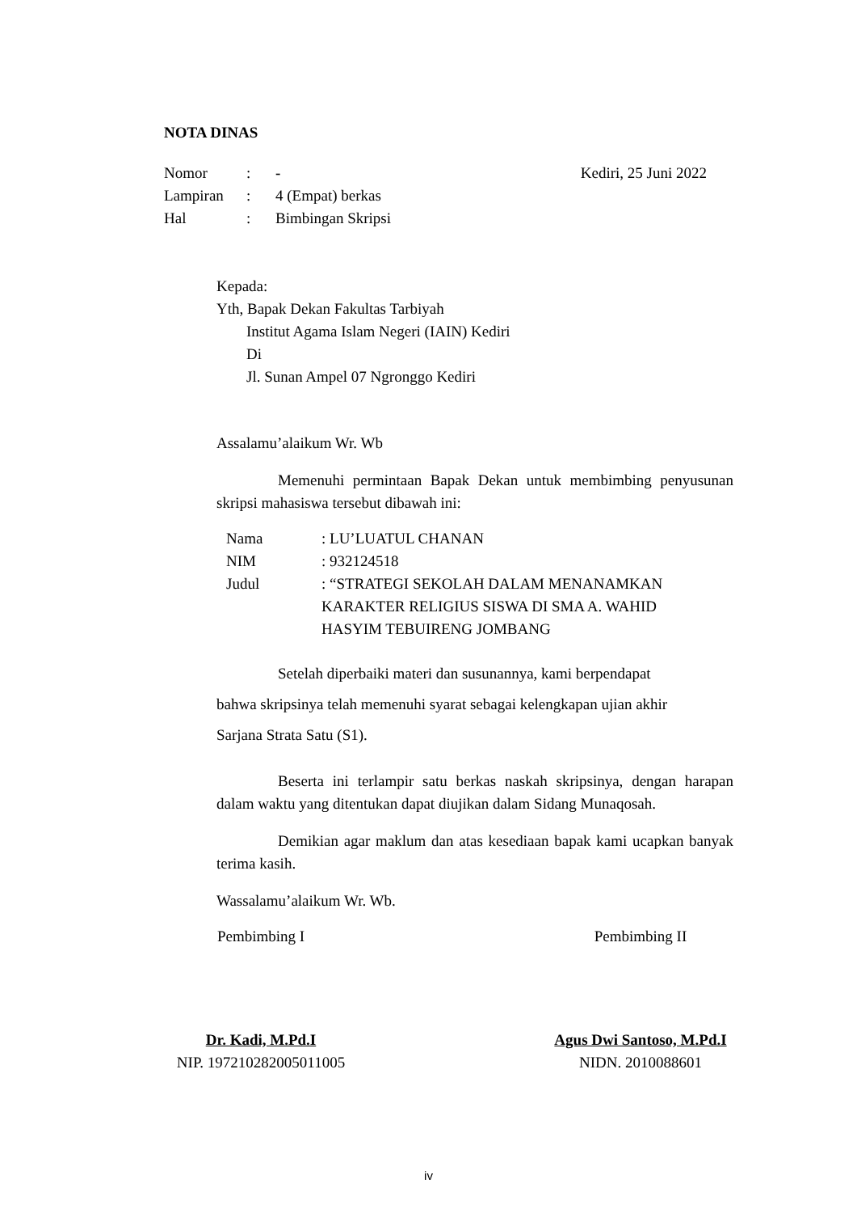NOTA DINAS
| Nomor | : | - |
| Lampiran | : | 4 (Empat) berkas |
| Hal | : | Bimbingan Skripsi |
Kediri, 25 Juni 2022
Kepada:
Yth, Bapak Dekan Fakultas Tarbiyah
Institut Agama Islam Negeri (IAIN) Kediri
Di
Jl. Sunan Ampel 07 Ngronggo Kediri
Assalamu’alaikum Wr. Wb
Memenuhi permintaan Bapak Dekan untuk membimbing penyusunan skripsi mahasiswa tersebut dibawah ini:
| Nama | : LU’LUATUL CHANAN |
| NIM | : 932124518 |
| Judul | : “STRATEGI SEKOLAH DALAM MENANAMKAN KARAKTER RELIGIUS SISWA DI SMA A. WAHID HASYIM TEBUIRENG JOMBANG |
Setelah diperbaiki materi dan susunannya, kami berpendapat
bahwa skripsinya telah memenuhi syarat sebagai kelengkapan ujian akhir
Sarjana Strata Satu (S1).
Beserta ini terlampir satu berkas naskah skripsinya, dengan harapan dalam waktu yang ditentukan dapat diujikan dalam Sidang Munaqosah.
Demikian agar maklum dan atas kesediaan bapak kami ucapkan banyak terima kasih.
Wassalamu’alaikum Wr. Wb.
Pembimbing I
Dr. Kadi, M.Pd.I
NIP. 197210282005011005
Pembimbing II
Agus Dwi Santoso, M.Pd.I
NIDN. 2010088601
iv